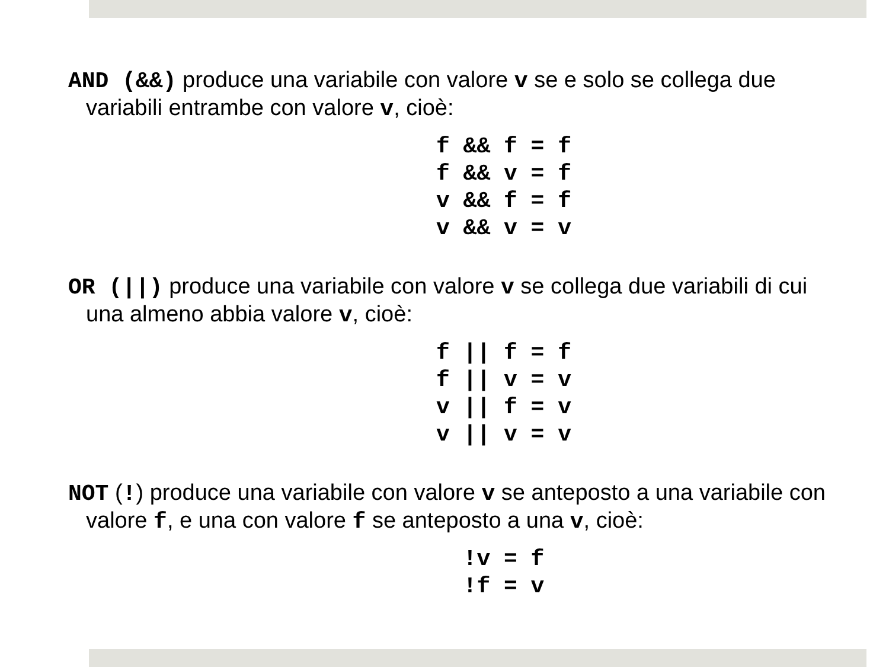AND (&&) produce una variabile con valore v se e solo se collega due variabili entrambe con valore v, cioè:
f && f = f f && v = f v && f = f v && v = v
OR (||) produce una variabile con valore v se collega due variabili di cui una almeno abbia valore v, cioè:
f || f = f f || v = v v || f = v v || v = v
NOT (!) produce una variabile con valore v se anteposto a una variabile con valore f, e una con valore f se anteposto a una v, cioè:
!v = f !f = v